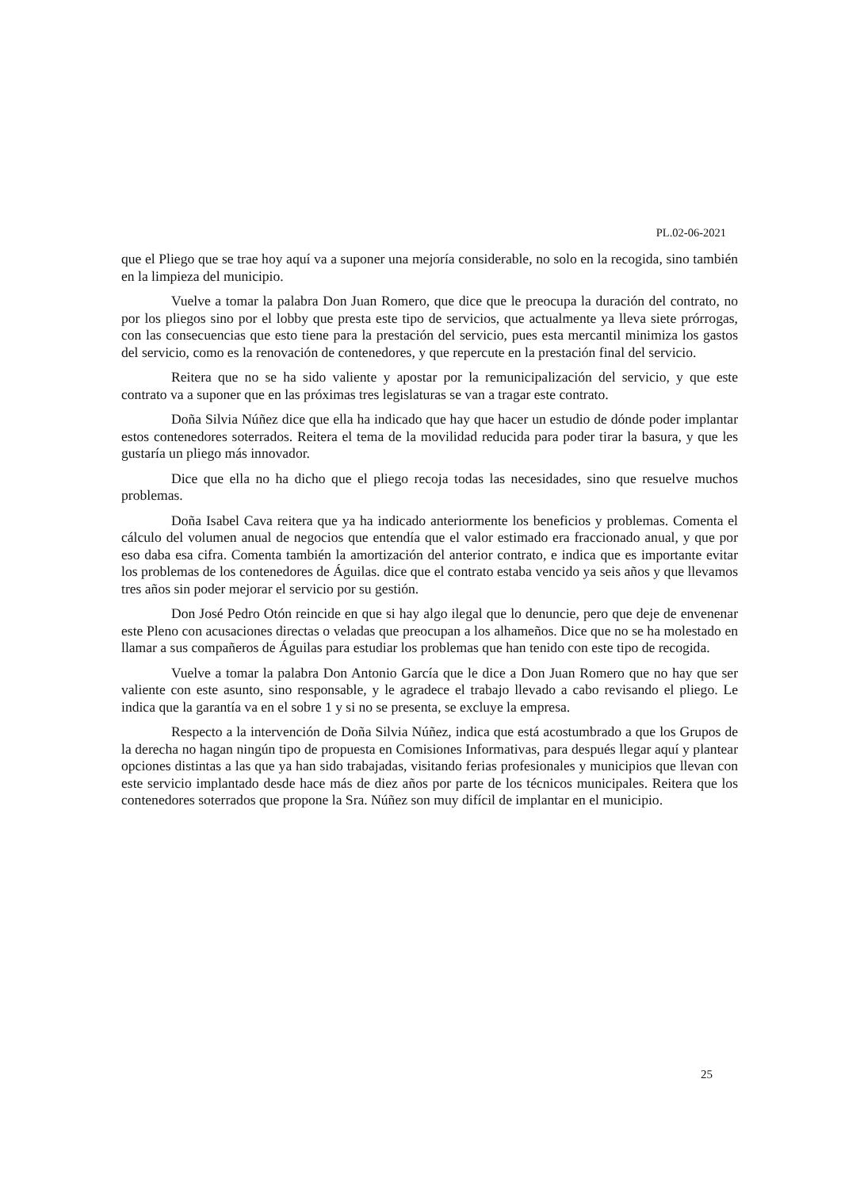PL.02-06-2021
que el Pliego que se trae hoy aquí va a suponer una mejoría considerable, no solo en la recogida, sino también en la limpieza del municipio.
Vuelve a tomar la palabra Don Juan Romero, que dice que le preocupa la duración del contrato, no por los pliegos sino por el lobby que presta este tipo de servicios, que actualmente ya lleva siete prórrogas, con las consecuencias que esto tiene para la prestación del servicio, pues esta mercantil minimiza los gastos del servicio, como es la renovación de contenedores, y que repercute en la prestación final del servicio.
Reitera que no se ha sido valiente y apostar por la remunicipalización del servicio, y que este contrato va a suponer que en las próximas tres legislaturas se van a tragar este contrato.
Doña Silvia Núñez dice que ella ha indicado que hay que hacer un estudio de dónde poder implantar estos contenedores soterrados. Reitera el tema de la movilidad reducida para poder tirar la basura, y que les gustaría un pliego más innovador.
Dice que ella no ha dicho que el pliego recoja todas las necesidades, sino que resuelve muchos problemas.
Doña Isabel Cava reitera que ya ha indicado anteriormente los beneficios y problemas. Comenta el cálculo del volumen anual de negocios que entendía que el valor estimado era fraccionado anual, y que por eso daba esa cifra. Comenta también la amortización del anterior contrato, e indica que es importante evitar los problemas de los contenedores de Águilas. dice que el contrato estaba vencido ya seis años y que llevamos tres años sin poder mejorar el servicio por su gestión.
Don José Pedro Otón reincide en que si hay algo ilegal que lo denuncie, pero que deje de envenenar este Pleno con acusaciones directas o veladas que preocupan a los alhameños. Dice que no se ha molestado en llamar a sus compañeros de Águilas para estudiar los problemas que han tenido con este tipo de recogida.
Vuelve a tomar la palabra Don Antonio García que le dice a Don Juan Romero que no hay que ser valiente con este asunto, sino responsable, y le agradece el trabajo llevado a cabo revisando el pliego. Le indica que la garantía va en el sobre 1 y si no se presenta, se excluye la empresa.
Respecto a la intervención de Doña Silvia Núñez, indica que está acostumbrado a que los Grupos de la derecha no hagan ningún tipo de propuesta en Comisiones Informativas, para después llegar aquí y plantear opciones distintas a las que ya han sido trabajadas, visitando ferias profesionales y municipios que llevan con este servicio implantado desde hace más de diez años por parte de los técnicos municipales. Reitera que los contenedores soterrados que propone la Sra. Núñez son muy difícil de implantar en el municipio.
25